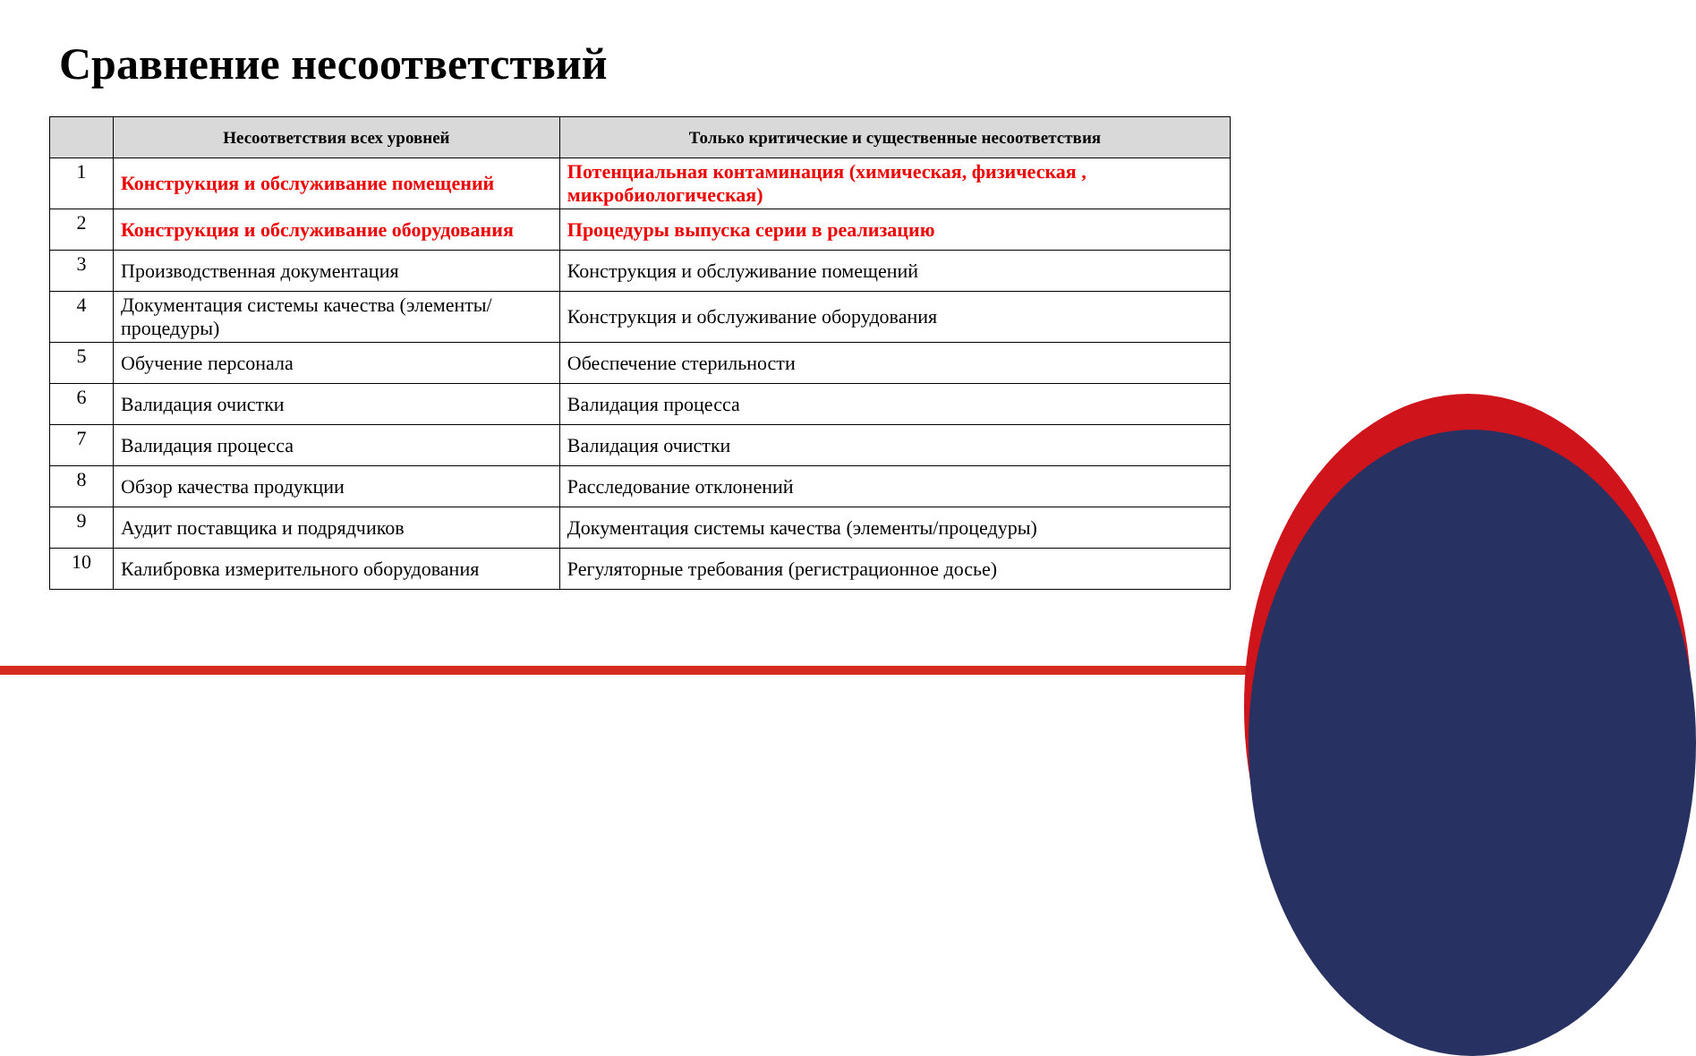Сравнение несоответствий
| | Несоответствия всех уровней | Только критические и существенные несоответствия |
| --- | --- | --- |
| 1 | Конструкция и обслуживание помещений | Потенциальная контаминация (химическая, физическая , микробиологическая) |
| 2 | Конструкция и обслуживание оборудования | Процедуры выпуска серии в реализацию |
| 3 | Производственная документация | Конструкция и обслуживание помещений |
| 4 | Документация системы качества (элементы/процедуры) | Конструкция и обслуживание оборудования |
| 5 | Обучение персонала | Обеспечение стерильности |
| 6 | Валидация очистки | Валидация процесса |
| 7 | Валидация процесса | Валидация очистки |
| 8 | Обзор качества продукции | Расследование отклонений |
| 9 | Аудит поставщика и подрядчиков | Документация системы качества (элементы/процедуры) |
| 10 | Калибровка измерительного оборудования | Регуляторные требования (регистрационное досье) |